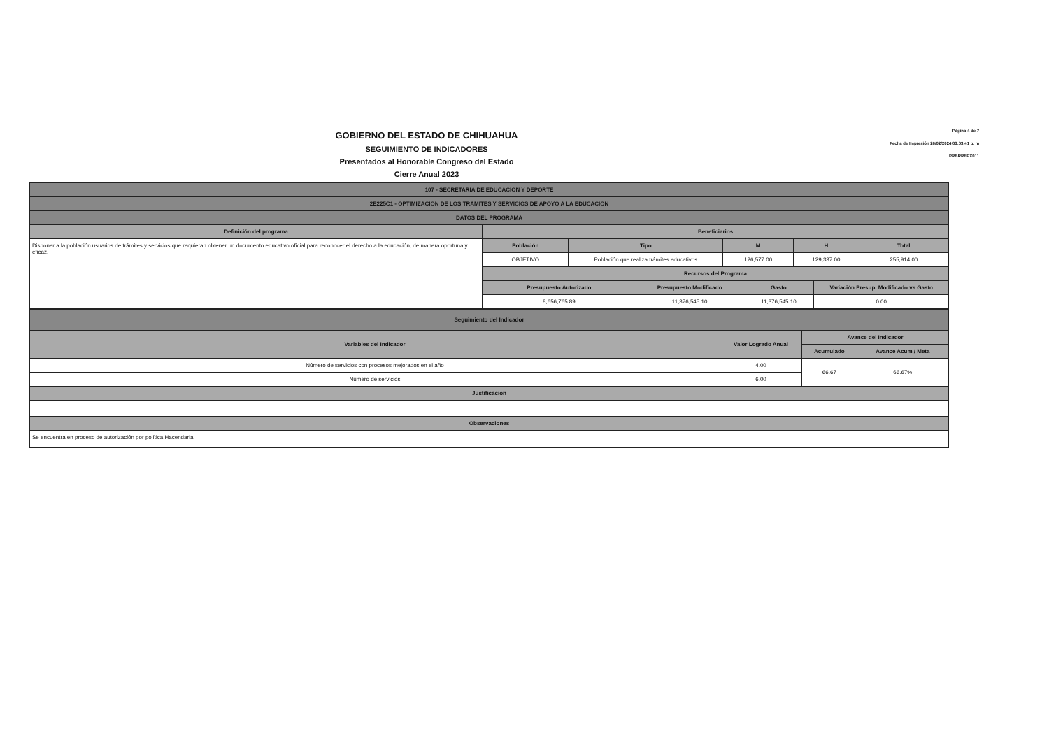GOBIERNO DEL ESTADO DE CHIHUAHUA
SEGUIMIENTO DE INDICADORES
Presentados al Honorable Congreso del Estado
Cierre Anual 2023
Página 4 de 7
Fecha de Impresión 26/02/2024 03:03:41 p. m
PRBRREPX011
| 107 - SECRETARIA DE EDUCACION Y DEPORTE | | | | | | | | |
| --- | --- | --- | --- | --- | --- | --- | --- | --- |
| 2E225C1 - OPTIMIZACION DE LOS TRAMITES Y SERVICIOS DE APOYO A LA EDUCACION | | | | | | | | |
| DATOS DEL PROGRAMA | | | | | | | | |
| Definición del programa | Beneficiarios | | | | | | | |
| Disponer a la población usuarios de trámites y servicios que requieran obtener un documento educativo oficial para reconocer el derecho a la educación, de manera oportuna y eficaz. | Población | Tipo | | M | | H | | Total |
| | OBJETIVO | Población que realiza trámites educativos | | 126,577.00 | | 129,337.00 | | 255,914.00 |
| | Recursos del Programa | | | | | | | |
| | Presupuesto Autorizado | | Presupuesto Modificado | | Gasto | | Variación Presup. Modificado vs Gasto | |
| | 8,656,765.89 | | 11,376,545.10 | | 11,376,545.10 | | 0.00 | |
| Seguimiento del Indicador | | | |
| --- | --- | --- | --- |
| Variables del Indicador | Valor Logrado Anual | Avance del Indicador | |
| | | Acumulado | Avance Acum / Meta |
| Número de servicios con procesos mejorados en el año | 4.00 | 66.67 | 66.67% |
| Número de servicios | 6.00 | | |
| Justificación | | | |
| Observaciones | | | |
| Se encuentra en proceso de autorización por política Hacendaria | | | |